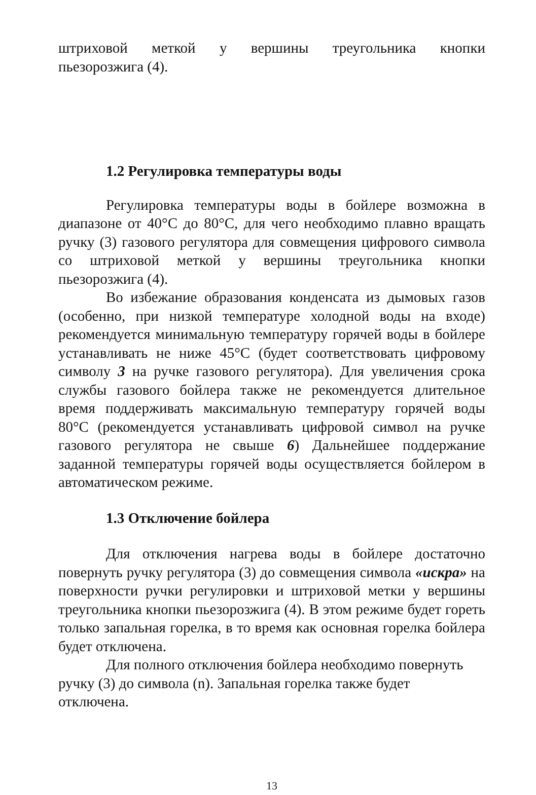штриховой меткой у вершины треугольника кнопки
пьезорозжига (4).
1.2 Регулировка температуры воды
Регулировка температуры воды в бойлере возможна в диапазоне от 40°С до 80°С, для чего необходимо плавно вращать ручку (3) газового регулятора для совмещения цифрового символа со штриховой меткой у вершины треугольника кнопки пьезорозжига (4).
Во избежание образования конденсата из дымовых газов (особенно, при низкой температуре холодной воды на входе) рекомендуется минимальную температуру горячей воды в бойлере устанавливать не ниже 45°С (будет соответствовать цифровому символу 3 на ручке газового регулятора). Для увеличения срока службы газового бойлера также не рекомендуется длительное время поддерживать максимальную температуру горячей воды 80°С (рекомендуется устанавливать цифровой символ на ручке газового регулятора не свыше 6) Дальнейшее поддержание заданной температуры горячей воды осуществляется бойлером в автоматическом режиме.
1.3 Отключение бойлера
Для отключения нагрева воды в бойлере достаточно повернуть ручку регулятора (3) до совмещения символа «искра» на поверхности ручки регулировки и штриховой метки у вершины треугольника кнопки пьезорозжига (4). В этом режиме будет гореть только запальная горелка, в то время как основная горелка бойлера будет отключена.
Для полного отключения бойлера необходимо повернуть
ручку (3) до символа (n). Запальная горелка также будет
отключена.
13